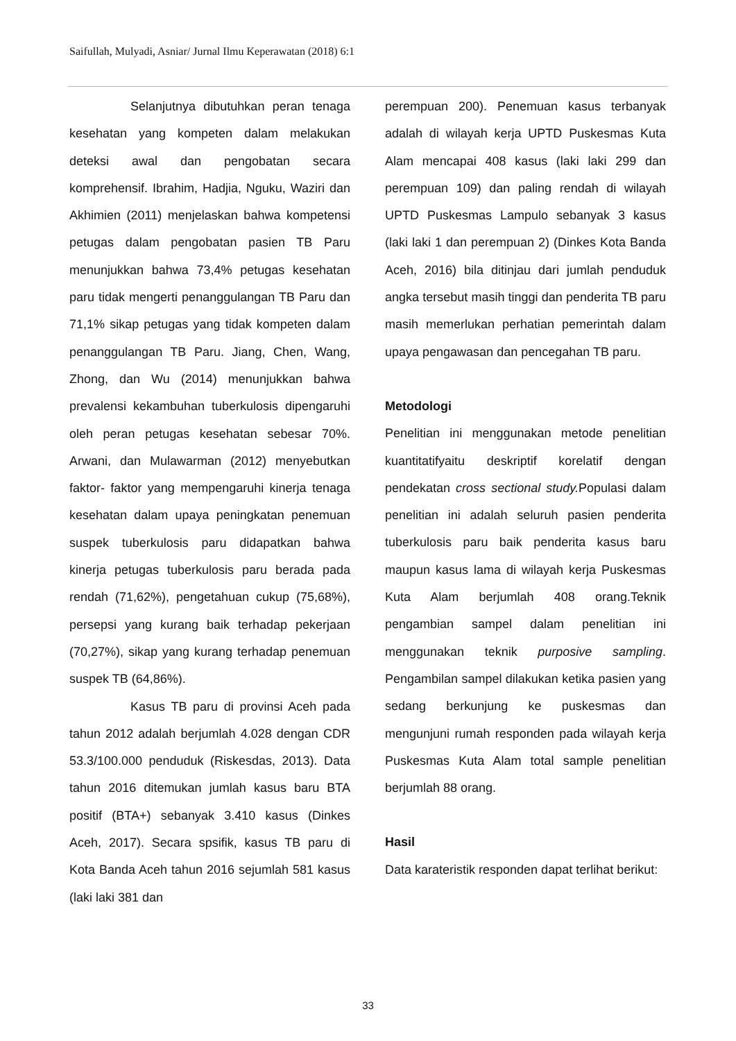Saifullah, Mulyadi, Asniar/ Jurnal Ilmu Keperawatan (2018) 6:1
Selanjutnya dibutuhkan peran tenaga kesehatan yang kompeten dalam melakukan deteksi awal dan pengobatan secara komprehensif. Ibrahim, Hadjia, Nguku, Waziri dan Akhimien (2011) menjelaskan bahwa kompetensi petugas dalam pengobatan pasien TB Paru menunjukkan bahwa 73,4% petugas kesehatan paru tidak mengerti penanggulangan TB Paru dan 71,1% sikap petugas yang tidak kompeten dalam penanggulangan TB Paru. Jiang, Chen, Wang, Zhong, dan Wu (2014) menunjukkan bahwa prevalensi kekambuhan tuberkulosis dipengaruhi oleh peran petugas kesehatan sebesar 70%. Arwani, dan Mulawarman (2012) menyebutkan faktor- faktor yang mempengaruhi kinerja tenaga kesehatan dalam upaya peningkatan penemuan suspek tuberkulosis paru didapatkan bahwa kinerja petugas tuberkulosis paru berada pada rendah (71,62%), pengetahuan cukup (75,68%), persepsi yang kurang baik terhadap pekerjaan (70,27%), sikap yang kurang terhadap penemuan suspek TB (64,86%).
Kasus TB paru di provinsi Aceh pada tahun 2012 adalah berjumlah 4.028 dengan CDR 53.3/100.000 penduduk (Riskesdas, 2013). Data tahun 2016 ditemukan jumlah kasus baru BTA positif (BTA+) sebanyak 3.410 kasus (Dinkes Aceh, 2017). Secara spsifik, kasus TB paru di Kota Banda Aceh tahun 2016 sejumlah 581 kasus (laki laki 381 dan
perempuan 200). Penemuan kasus terbanyak adalah di wilayah kerja UPTD Puskesmas Kuta Alam mencapai 408 kasus (laki laki 299 dan perempuan 109) dan paling rendah di wilayah UPTD Puskesmas Lampulo sebanyak 3 kasus (laki laki 1 dan perempuan 2) (Dinkes Kota Banda Aceh, 2016) bila ditinjau dari jumlah penduduk angka tersebut masih tinggi dan penderita TB paru masih memerlukan perhatian pemerintah dalam upaya pengawasan dan pencegahan TB paru.
Metodologi
Penelitian ini menggunakan metode penelitian kuantitatifyaitu deskriptif korelatif dengan pendekatan cross sectional study. Populasi dalam penelitian ini adalah seluruh pasien penderita tuberkulosis paru baik penderita kasus baru maupun kasus lama di wilayah kerja Puskesmas Kuta Alam berjumlah 408 orang.Teknik pengambian sampel dalam penelitian ini menggunakan teknik purposive sampling. Pengambilan sampel dilakukan ketika pasien yang sedang berkunjung ke puskesmas dan mengunjuni rumah responden pada wilayah kerja Puskesmas Kuta Alam total sample penelitian berjumlah 88 orang.
Hasil
Data karateristik responden dapat terlihat berikut:
33